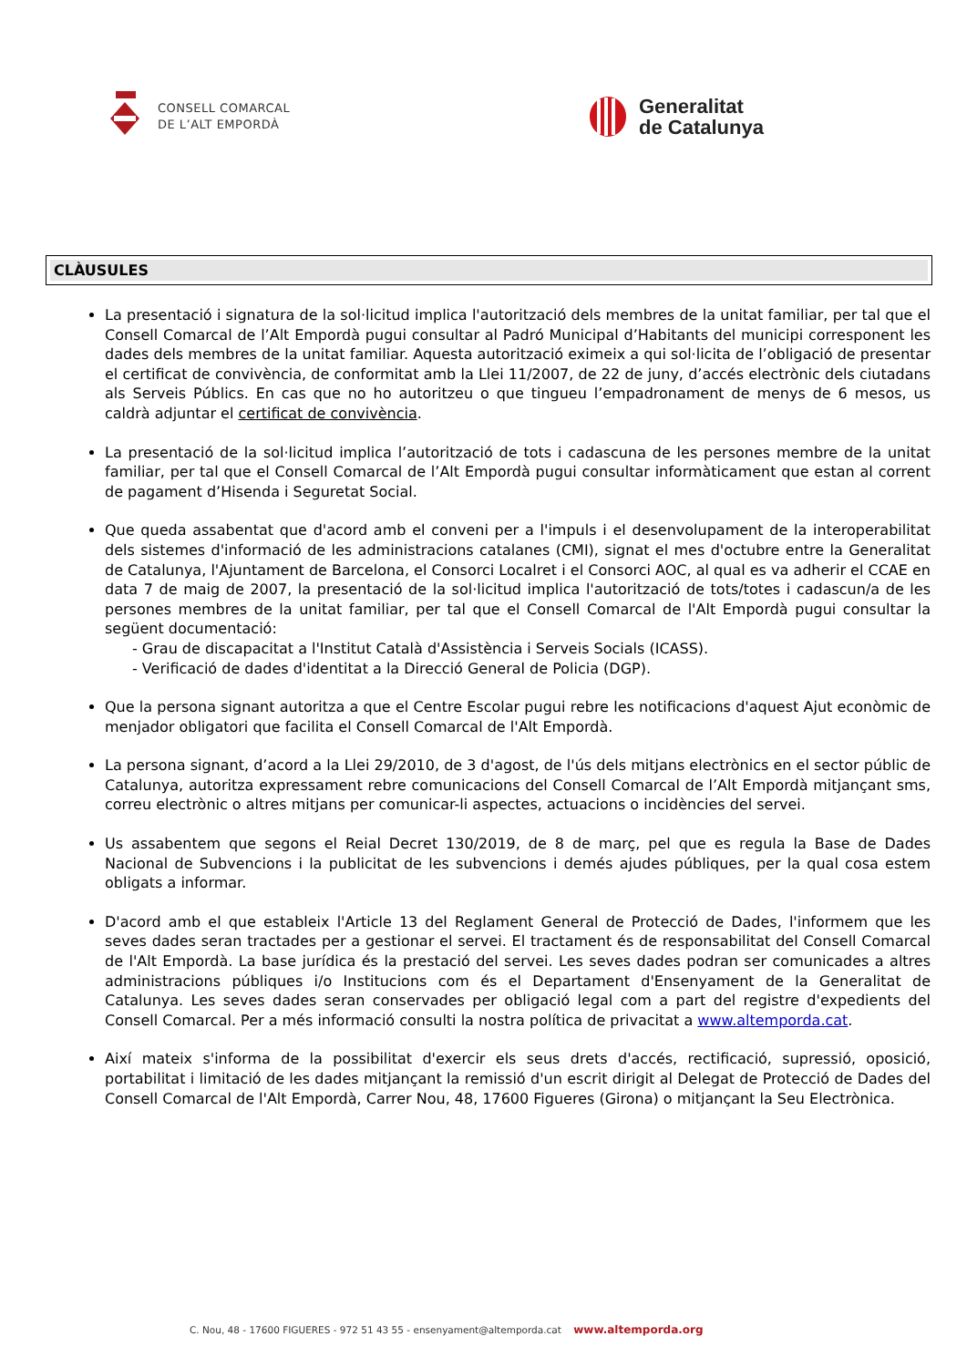CONSELL COMARCAL
DE L’ALT EMPORDÀ
Generalitat
de Catalunya
CLÀUSULES
La presentació i signatura de la sol·licitud implica l'autorització dels membres de la unitat familiar, per tal que el Consell Comarcal de l’Alt Empordà pugui consultar al Padró Municipal d’Habitants del municipi corresponent les dades dels membres de la unitat familiar. Aquesta autorització eximeix a qui sol·licita de l’obligació de presentar el certificat de convivència, de conformitat amb la Llei 11/2007, de 22 de juny, d’accés electrònic dels ciutadans als Serveis Públics. En cas que no ho autoritzeu o que tingueu l’empadronament de menys de 6 mesos, us caldrà adjuntar el certificat de convivència.
La presentació de la sol·licitud implica l’autorització de tots i cadascuna de les persones membre de la unitat familiar, per tal que el Consell Comarcal de l’Alt Empordà pugui consultar informàticament que estan al corrent de pagament d’Hisenda i Seguretat Social.
Que queda assabentat que d'acord amb el conveni per a l'impuls i el desenvolupament de la interoperabilitat dels sistemes d'informació de les administracions catalanes (CMI), signat el mes d'octubre entre la Generalitat de Catalunya, l'Ajuntament de Barcelona, el Consorci Localret i el Consorci AOC, al qual es va adherir el CCAE en data 7 de maig de 2007, la presentació de la sol·licitud implica l'autorització de tots/totes i cadascun/a de les persones membres de la unitat familiar, per tal que el Consell Comarcal de l'Alt Empordà pugui consultar la següent documentació:
- Grau de discapacitat a l'Institut Català d'Assistència i Serveis Socials (ICASS).
- Verificació de dades d'identitat a la Direcció General de Policia (DGP).
Que la persona signant autoritza a que el Centre Escolar pugui rebre les notificacions d'aquest Ajut econòmic de menjador obligatori que facilita el Consell Comarcal de l'Alt Empordà.
La persona signant, d’acord a la Llei 29/2010, de 3 d'agost, de l'ús dels mitjans electrònics en el sector públic de Catalunya, autoritza expressament rebre comunicacions del Consell Comarcal de l’Alt Empordà mitjançant sms, correu electrònic o altres mitjans per comunicar-li aspectes, actuacions o incidències del servei.
Us assabentem que segons el Reial Decret 130/2019, de 8 de març, pel que es regula la Base de Dades Nacional de Subvencions i la publicitat de les subvencions i demés ajudes públiques, per la qual cosa estem obligats a informar.
D'acord amb el que estableix l'Article 13 del Reglament General de Protecció de Dades, l'informem que les seves dades seran tractades per a gestionar el servei. El tractament és de responsabilitat del Consell Comarcal de l'Alt Empordà. La base jurídica és la prestació del servei. Les seves dades podran ser comunicades a altres administracions públiques i/o Institucions com és el Departament d'Ensenyament de la Generalitat de Catalunya. Les seves dades seran conservades per obligació legal com a part del registre d'expedients del Consell Comarcal. Per a més informació consulti la nostra política de privacitat a www.altemporda.cat.
Així mateix s'informa de la possibilitat d'exercir els seus drets d'accés, rectificació, supressió, oposició, portabilitat i limitació de les dades mitjançant la remissió d'un escrit dirigit al Delegat de Protecció de Dades del Consell Comarcal de l'Alt Empordà, Carrer Nou, 48, 17600 Figueres (Girona) o mitjançant la Seu Electrònica.
C. Nou, 48 - 17600 FIGUERES - 972 51 43 55 - ensenyament@altemporda.cat www.altemporda.org